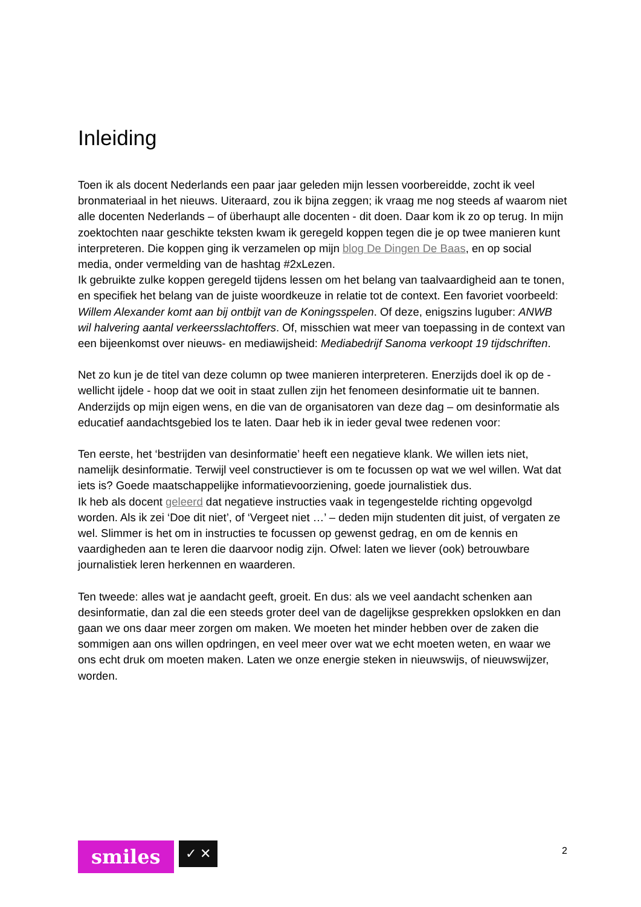Inleiding
Toen ik als docent Nederlands een paar jaar geleden mijn lessen voorbereidde, zocht ik veel bronmateriaal in het nieuws. Uiteraard, zou ik bijna zeggen; ik vraag me nog steeds af waarom niet alle docenten Nederlands – of überhaupt alle docenten - dit doen. Daar kom ik zo op terug. In mijn zoektochten naar geschikte teksten kwam ik geregeld koppen tegen die je op twee manieren kunt interpreteren. Die koppen ging ik verzamelen op mijn blog De Dingen De Baas, en op social media, onder vermelding van de hashtag #2xLezen.
Ik gebruikte zulke koppen geregeld tijdens lessen om het belang van taalvaardigheid aan te tonen, en specifiek het belang van de juiste woordkeuze in relatie tot de context. Een favoriet voorbeeld: Willem Alexander komt aan bij ontbijt van de Koningsspelen. Of deze, enigszins luguber: ANWB wil halvering aantal verkeersslachtoffers. Of, misschien wat meer van toepassing in de context van een bijeenkomst over nieuws- en mediawijsheid: Mediabedrijf Sanoma verkoopt 19 tijdschriften.
Net zo kun je de titel van deze column op twee manieren interpreteren. Enerzijds doel ik op de - wellicht ijdele - hoop dat we ooit in staat zullen zijn het fenomeen desinformatie uit te bannen. Anderzijds op mijn eigen wens, en die van de organisatoren van deze dag – om desinformatie als educatief aandachtsgebied los te laten. Daar heb ik in ieder geval twee redenen voor:
Ten eerste, het ‘bestrijden van desinformatie’ heeft een negatieve klank. We willen iets niet, namelijk desinformatie. Terwijl veel constructiever is om te focussen op wat we wel willen. Wat dat iets is? Goede maatschappelijke informatievoorziening, goede journalistiek dus.
Ik heb als docent geleerd dat negatieve instructies vaak in tegengestelde richting opgevolgd worden. Als ik zei ‘Doe dit niet’, of ‘Vergeet niet …’ – deden mijn studenten dit juist, of vergaten ze wel. Slimmer is het om in instructies te focussen op gewenst gedrag, en om de kennis en vaardigheden aan te leren die daarvoor nodig zijn. Ofwel: laten we liever (ook) betrouwbare journalistiek leren herkennen en waarderen.
Ten tweede: alles wat je aandacht geeft, groeit. En dus: als we veel aandacht schenken aan desinformatie, dan zal die een steeds groter deel van de dagelijkse gesprekken opslokken en dan gaan we ons daar meer zorgen om maken. We moeten het minder hebben over de zaken die sommigen aan ons willen opdringen, en veel meer over wat we echt moeten weten, en waar we ons echt druk om moeten maken. Laten we onze energie steken in nieuwswijs, of nieuwswijzer, worden.
smiles
✓ ✕
2